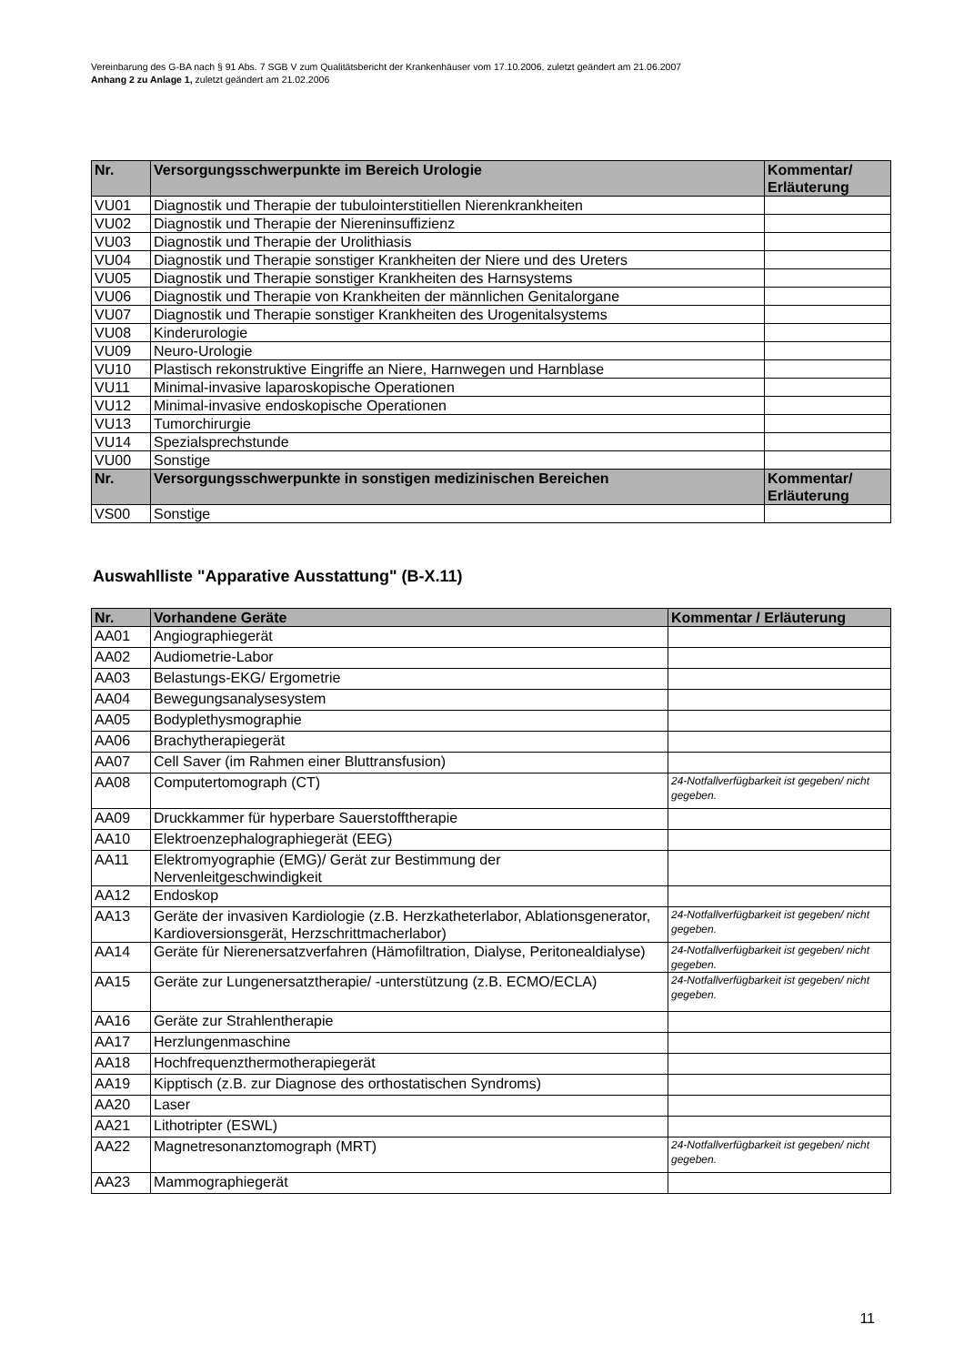Vereinbarung des G-BA nach § 91 Abs. 7 SGB V zum Qualitätsbericht der Krankenhäuser vom 17.10.2006, zuletzt geändert am 21.06.2007
Anhang 2 zu Anlage 1, zuletzt geändert am 21.02.2006
| Nr. | Versorgungsschwerpunkte im Bereich Urologie | Kommentar/ Erläuterung |
| --- | --- | --- |
| VU01 | Diagnostik und Therapie der tubulointerstitiellen Nierenkrankheiten | |
| VU02 | Diagnostik und Therapie der Niereninsuffizienz | |
| VU03 | Diagnostik und Therapie der Urolithiasis | |
| VU04 | Diagnostik und Therapie sonstiger Krankheiten der Niere und des Ureters | |
| VU05 | Diagnostik und Therapie sonstiger Krankheiten des Harnsystems | |
| VU06 | Diagnostik und Therapie von Krankheiten der männlichen Genitalorgane | |
| VU07 | Diagnostik und Therapie sonstiger Krankheiten des Urogenitalsystems | |
| VU08 | Kinderurologie | |
| VU09 | Neuro-Urologie | |
| VU10 | Plastisch rekonstruktive Eingriffe an Niere, Harnwegen und Harnblase | |
| VU11 | Minimal-invasive laparoskopische Operationen | |
| VU12 | Minimal-invasive endoskopische Operationen | |
| VU13 | Tumorchirurgie | |
| VU14 | Spezialsprechstunde | |
| VU00 | Sonstige | |
| Nr. | Versorgungsschwerpunkte in sonstigen medizinischen Bereichen | Kommentar/ Erläuterung |
| VS00 | Sonstige | |
Auswahlliste "Apparative Ausstattung" (B-X.11)
| Nr. | Vorhandene Geräte | Kommentar / Erläuterung |
| --- | --- | --- |
| AA01 | Angiographiegerät | |
| AA02 | Audiometrie-Labor | |
| AA03 | Belastungs-EKG/ Ergometrie | |
| AA04 | Bewegungsanalysesystem | |
| AA05 | Bodyplethysmographie | |
| AA06 | Brachytherapiegerät | |
| AA07 | Cell Saver (im Rahmen einer Bluttransfusion) | |
| AA08 | Computertomograph (CT) | 24-Notfallverfügbarkeit ist gegeben/ nicht gegeben. |
| AA09 | Druckkammer für hyperbare Sauerstofftherapie | |
| AA10 | Elektroenzephalographiegerät (EEG) | |
| AA11 | Elektromyographie (EMG)/ Gerät zur Bestimmung der Nervenleitgeschwindigkeit | |
| AA12 | Endoskop | |
| AA13 | Geräte der invasiven Kardiologie (z.B. Herzkatheterlabor, Ablationsgenerator, Kardioversionsgerät, Herzschrittmacherlabor) | 24-Notfallverfügbarkeit ist gegeben/ nicht gegeben. |
| AA14 | Geräte für Nierenersatzverfahren (Hämofiltration, Dialyse, Peritonealdialyse) | 24-Notfallverfügbarkeit ist gegeben/ nicht gegeben. |
| AA15 | Geräte zur Lungenersatztherapie/ -unterstützung (z.B. ECMO/ECLA) | 24-Notfallverfügbarkeit ist gegeben/ nicht gegeben. |
| AA16 | Geräte zur Strahlentherapie | |
| AA17 | Herzlungenmaschine | |
| AA18 | Hochfrequenzthermotherapiegerät | |
| AA19 | Kipptisch (z.B. zur Diagnose des orthostatischen Syndroms) | |
| AA20 | Laser | |
| AA21 | Lithotripter (ESWL) | |
| AA22 | Magnetresonanztomograph (MRT) | 24-Notfallverfügbarkeit ist gegeben/ nicht gegeben. |
| AA23 | Mammographiegerät | |
11